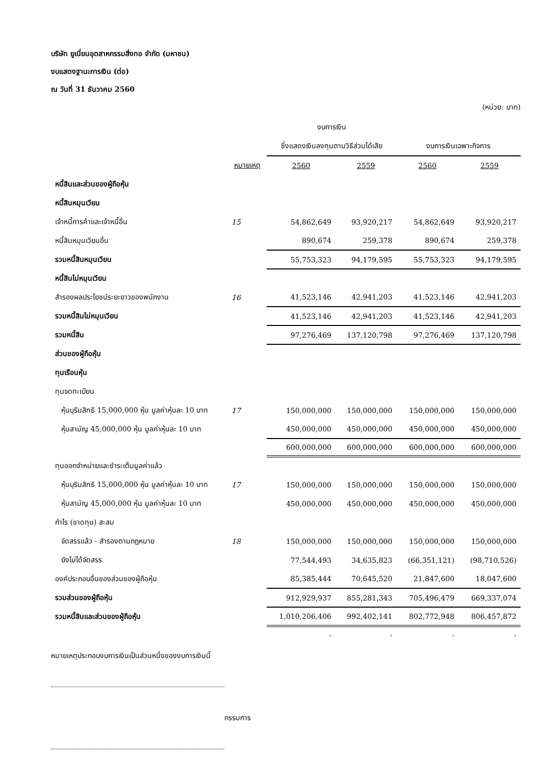บริษัท ยูเนี่ยนอุตสาหกรรมสิ่งทอ จำกัด (มหาชน)
งบแสดงฐานะการเงิน (ต่อ)
ณ วันที่ 31 ธันวาคม 2560
(หน่วย: บาท)
| | | งบการเงิน | | | |
| --- | --- | --- | --- | --- | --- |
| | | ซึ่งแสดงเงินลงทุนตามวิธีส่วนได้เสีย | | งบการเงินเฉพาะกิจการ | |
| | หมายเหตุ | 2560 | 2559 | 2560 | 2559 |
| หนี้สินและส่วนของผู้ถือหุ้น | | | | | |
| หนี้สินหมุนเวียน | | | | | |
| เจ้าหนี้การค้าและเจ้าหนี้อื่น | 15 | 54,862,649 | 93,920,217 | 54,862,649 | 93,920,217 |
| หนี้สินหมุนเวียนอื่น | | 890,674 | 259,378 | 890,674 | 259,378 |
| รวมหนี้สินหมุนเวียน | | 55,753,323 | 94,179,595 | 55,753,323 | 94,179,595 |
| หนี้สินไม่หมุนเวียน | | | | | |
| สำรองผลประโยชน์ระยะยาวของพนักงาน | 16 | 41,523,146 | 42,941,203 | 41,523,146 | 42,941,203 |
| รวมหนี้สินไม่หมุนเวียน | | 41,523,146 | 42,941,203 | 41,523,146 | 42,941,203 |
| รวมหนี้สิน | | 97,276,469 | 137,120,798 | 97,276,469 | 137,120,798 |
| ส่วนของผู้ถือหุ้น | | | | | |
| ทุนเรือนหุ้น | | | | | |
| ทุนจดทะเบียน | | | | | |
| หุ้นบุริมสิทธิ 15,000,000 หุ้น มูลค่าหุ้นละ 10 บาท | 17 | 150,000,000 | 150,000,000 | 150,000,000 | 150,000,000 |
| หุ้นสามัญ 45,000,000 หุ้น มูลค่าหุ้นละ 10 บาท | | 450,000,000 | 450,000,000 | 450,000,000 | 450,000,000 |
| | | 600,000,000 | 600,000,000 | 600,000,000 | 600,000,000 |
| ทุนออกจำหน่ายและชำระเต็มมูลค่าแล้ว | | | | | |
| หุ้นบุริมสิทธิ 15,000,000 หุ้น มูลค่าหุ้นละ 10 บาท | 17 | 150,000,000 | 150,000,000 | 150,000,000 | 150,000,000 |
| หุ้นสามัญ 45,000,000 หุ้น มูลค่าหุ้นละ 10 บาท | | 450,000,000 | 450,000,000 | 450,000,000 | 450,000,000 |
| กำไร (ขาดทุน) สะสม | | | | | |
| จัดสรรแล้ว - สำรองตามกฎหมาย | 18 | 150,000,000 | 150,000,000 | 150,000,000 | 150,000,000 |
| ยังไม่ได้จัดสรร | | 77,544,493 | 34,635,823 | (66,351,121) | (98,710,526) |
| องค์ประกอบอื่นของส่วนของผู้ถือหุ้น | | 85,385,444 | 70,645,520 | 21,847,600 | 18,047,600 |
| รวมส่วนของผู้ถือหุ้น | | 912,929,937 | 855,281,343 | 705,496,479 | 669,337,074 |
| รวมหนี้สินและส่วนของผู้ถือหุ้น | | 1,010,206,406 | 992,402,141 | 802,772,948 | 806,457,872 |
| | | - | - | - | - |
หมายเหตุประกอบงบการเงินเป็นส่วนหนึ่งของงบการเงินนี้
กรรมการ